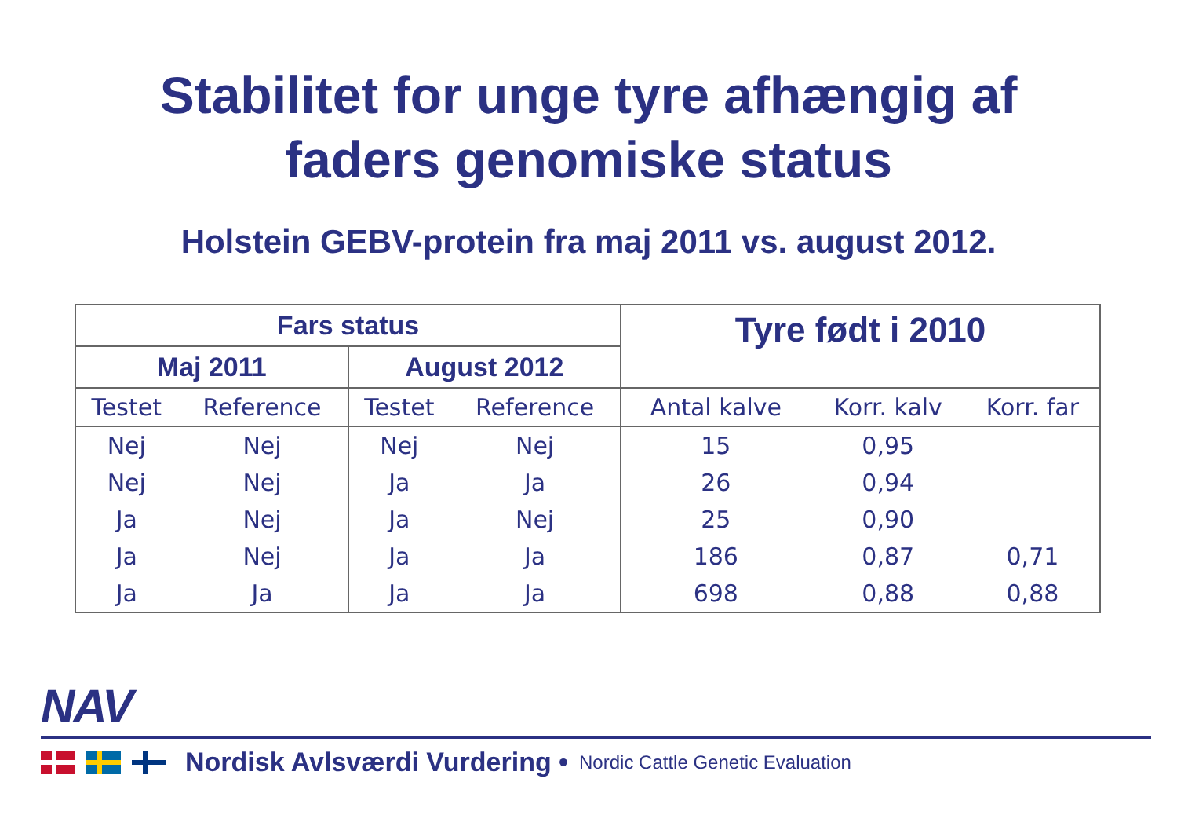Stabilitet for unge tyre afhængig af
faders genomiske status
Holstein GEBV-protein fra maj 2011 vs. august 2012.
| Fars status | | | | Tyre født i 2010 | | |
| --- | --- | --- | --- | --- | --- | --- |
| Maj 2011 | | August 2012 | | | | |
| Testet | Reference | Testet | Reference | Antal kalve | Korr. kalv | Korr. far |
| Nej | Nej | Nej | Nej | 15 | 0,95 | |
| Nej | Nej | Ja | Ja | 26 | 0,94 | |
| Ja | Nej | Ja | Nej | 25 | 0,90 | |
| Ja | Nej | Ja | Ja | 186 | 0,87 | 0,71 |
| Ja | Ja | Ja | Ja | 698 | 0,88 | 0,88 |
NAV
Nordisk Avlsværdi Vurdering • Nordic Cattle Genetic Evaluation